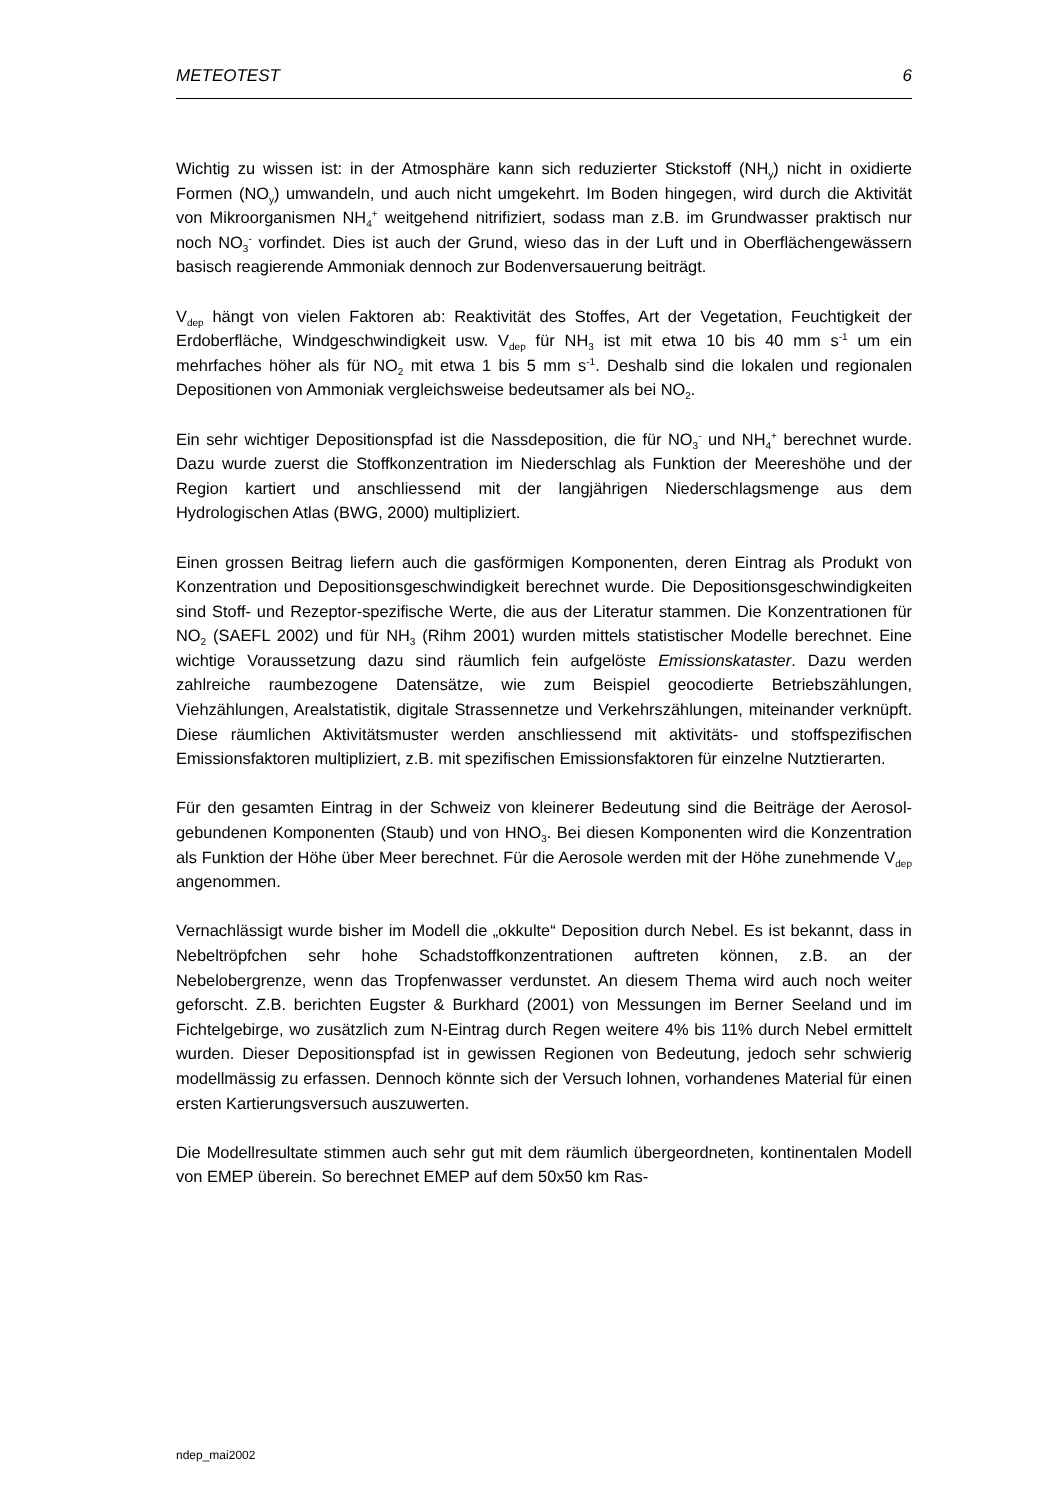METEOTEST 6
Wichtig zu wissen ist: in der Atmosphäre kann sich reduzierter Stickstoff (NH<sub>y</sub>) nicht in oxidierte Formen (NO<sub>y</sub>) umwandeln, und auch nicht umgekehrt. Im Boden hingegen, wird durch die Aktivität von Mikroorganismen NH<sub>4</sub><sup>+</sup> weitgehend nitrifiziert, sodass man z.B. im Grundwasser praktisch nur noch NO<sub>3</sub><sup>-</sup> vorfindet. Dies ist auch der Grund, wieso das in der Luft und in Oberflächengewässern basisch reagierende Ammoniak dennoch zur Bodenversauerung beiträgt.
V<sub>dep</sub> hängt von vielen Faktoren ab: Reaktivität des Stoffes, Art der Vegetation, Feuchtigkeit der Erdoberfläche, Windgeschwindigkeit usw. V<sub>dep</sub> für NH<sub>3</sub> ist mit etwa 10 bis 40 mm s<sup>-1</sup> um ein mehrfaches höher als für NO<sub>2</sub> mit etwa 1 bis 5 mm s<sup>-1</sup>. Deshalb sind die lokalen und regionalen Depositionen von Ammoniak vergleichsweise bedeutsamer als bei NO<sub>2</sub>.
Ein sehr wichtiger Depositionspfad ist die Nassdeposition, die für NO<sub>3</sub><sup>-</sup> und NH<sub>4</sub><sup>+</sup> berechnet wurde. Dazu wurde zuerst die Stoffkonzentration im Niederschlag als Funktion der Meereshöhe und der Region kartiert und anschliessend mit der langjährigen Niederschlagsmenge aus dem Hydrologischen Atlas (BWG, 2000) multipliziert.
Einen grossen Beitrag liefern auch die gasförmigen Komponenten, deren Eintrag als Produkt von Konzentration und Depositionsgeschwindigkeit berechnet wurde. Die Depositionsgeschwindigkeiten sind Stoff- und Rezeptor-spezifische Werte, die aus der Literatur stammen. Die Konzentrationen für NO<sub>2</sub> (SAEFL 2002) und für NH<sub>3</sub> (Rihm 2001) wurden mittels statistischer Modelle berechnet. Eine wichtige Voraussetzung dazu sind räumlich fein aufgelöste Emissionskataster. Dazu werden zahlreiche raumbezogene Datensätze, wie zum Beispiel geocodierte Betriebszählungen, Viehzählungen, Arealstatistik, digitale Strassennetze und Verkehrszählungen, miteinander verknüpft. Diese räumlichen Aktivitätsmuster werden anschliessend mit aktivitäts- und stoffspezifischen Emissionsfaktoren multipliziert, z.B. mit spezifischen Emissionsfaktoren für einzelne Nutztierarten.
Für den gesamten Eintrag in der Schweiz von kleinerer Bedeutung sind die Beiträge der Aerosol-gebundenen Komponenten (Staub) und von HNO<sub>3</sub>. Bei diesen Komponenten wird die Konzentration als Funktion der Höhe über Meer berechnet. Für die Aerosole werden mit der Höhe zunehmende V<sub>dep</sub> angenommen.
Vernachlässigt wurde bisher im Modell die „okkulte“ Deposition durch Nebel. Es ist bekannt, dass in Nebeltröpfchen sehr hohe Schadstoffkonzentrationen auftreten können, z.B. an der Nebelobergrenze, wenn das Tropfenwasser verdunstet. An diesem Thema wird auch noch weiter geforscht. Z.B. berichten Eugster & Burkhard (2001) von Messungen im Berner Seeland und im Fichtelgebirge, wo zusätzlich zum N-Eintrag durch Regen weitere 4% bis 11% durch Nebel ermittelt wurden. Dieser Depositionspfad ist in gewissen Regionen von Bedeutung, jedoch sehr schwierig modellmässig zu erfassen. Dennoch könnte sich der Versuch lohnen, vorhandenes Material für einen ersten Kartierungsversuch auszuwerten.
Die Modellresultate stimmen auch sehr gut mit dem räumlich übergeordneten, kontinentalen Modell von EMEP überein. So berechnet EMEP auf dem 50x50 km Ras-
ndep_mai2002